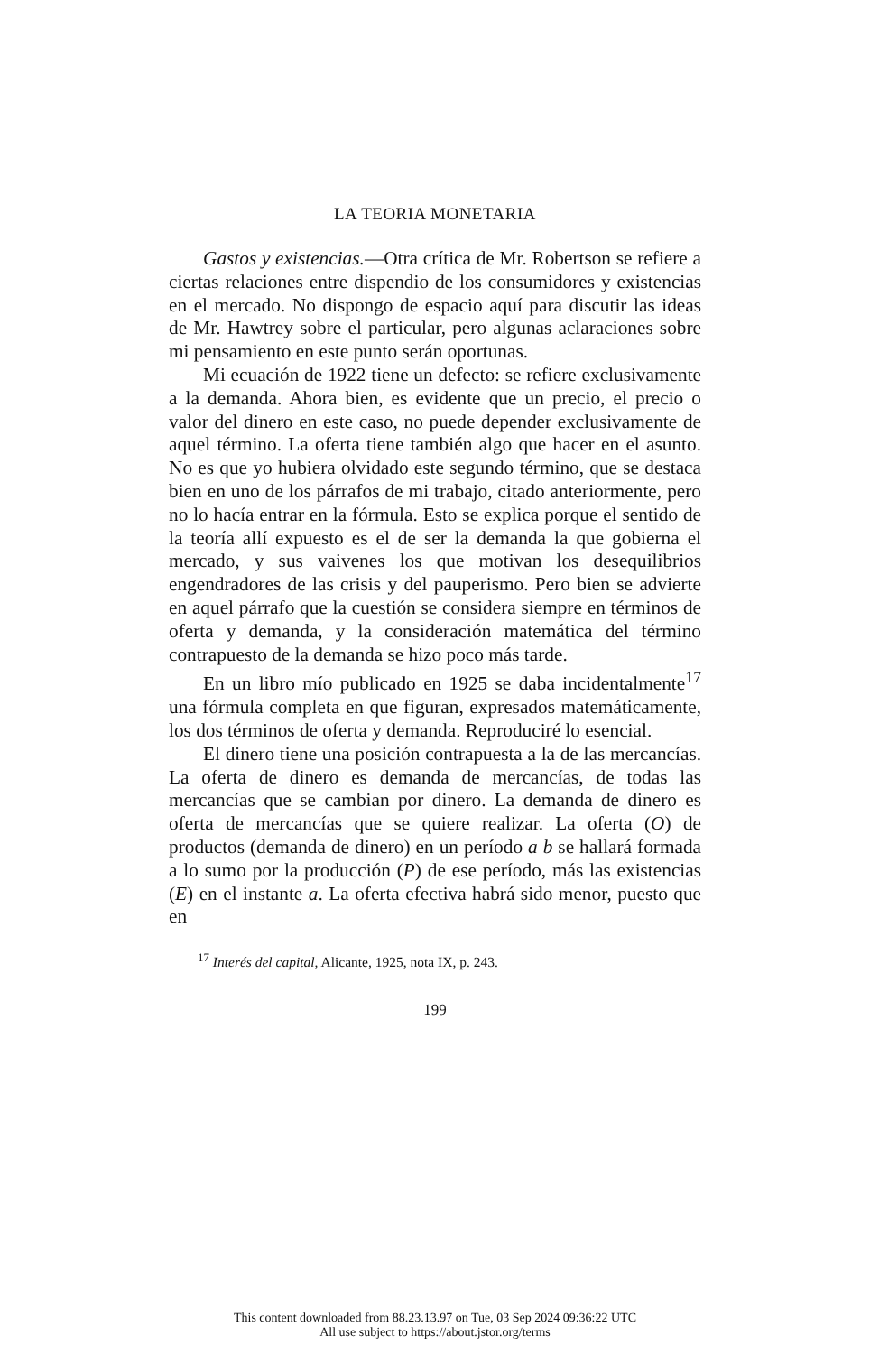LA TEORIA MONETARIA
Gastos y existencias.—Otra crítica de Mr. Robertson se refiere a ciertas relaciones entre dispendio de los consumidores y existencias en el mercado. No dispongo de espacio aquí para discutir las ideas de Mr. Hawtrey sobre el particular, pero algunas aclaraciones sobre mi pensamiento en este punto serán oportunas.
Mi ecuación de 1922 tiene un defecto: se refiere exclusivamente a la demanda. Ahora bien, es evidente que un precio, el precio o valor del dinero en este caso, no puede depender exclusivamente de aquel término. La oferta tiene también algo que hacer en el asunto. No es que yo hubiera olvidado este segundo término, que se destaca bien en uno de los párrafos de mi trabajo, citado anteriormente, pero no lo hacía entrar en la fórmula. Esto se explica porque el sentido de la teoría allí expuesto es el de ser la demanda la que gobierna el mercado, y sus vaivenes los que motivan los desequilibrios engendradores de las crisis y del pauperismo. Pero bien se advierte en aquel párrafo que la cuestión se considera siempre en términos de oferta y demanda, y la consideración matemática del término contrapuesto de la demanda se hizo poco más tarde.
En un libro mío publicado en 1925 se daba incidentalmente<sup>17</sup> una fórmula completa en que figuran, expresados matemáticamente, los dos términos de oferta y demanda. Reproduciré lo esencial.
El dinero tiene una posición contrapuesta a la de las mercancías. La oferta de dinero es demanda de mercancías, de todas las mercancías que se cambian por dinero. La demanda de dinero es oferta de mercancías que se quiere realizar. La oferta (O) de productos (demanda de dinero) en un período a b se hallará formada a lo sumo por la producción (P) de ese período, más las existencias (E) en el instante a. La oferta efectiva habrá sido menor, puesto que en
<sup>17</sup> Interés del capital, Alicante, 1925, nota IX, p. 243.
199
This content downloaded from 88.23.13.97 on Tue, 03 Sep 2024 09:36:22 UTC
All use subject to https://about.jstor.org/terms